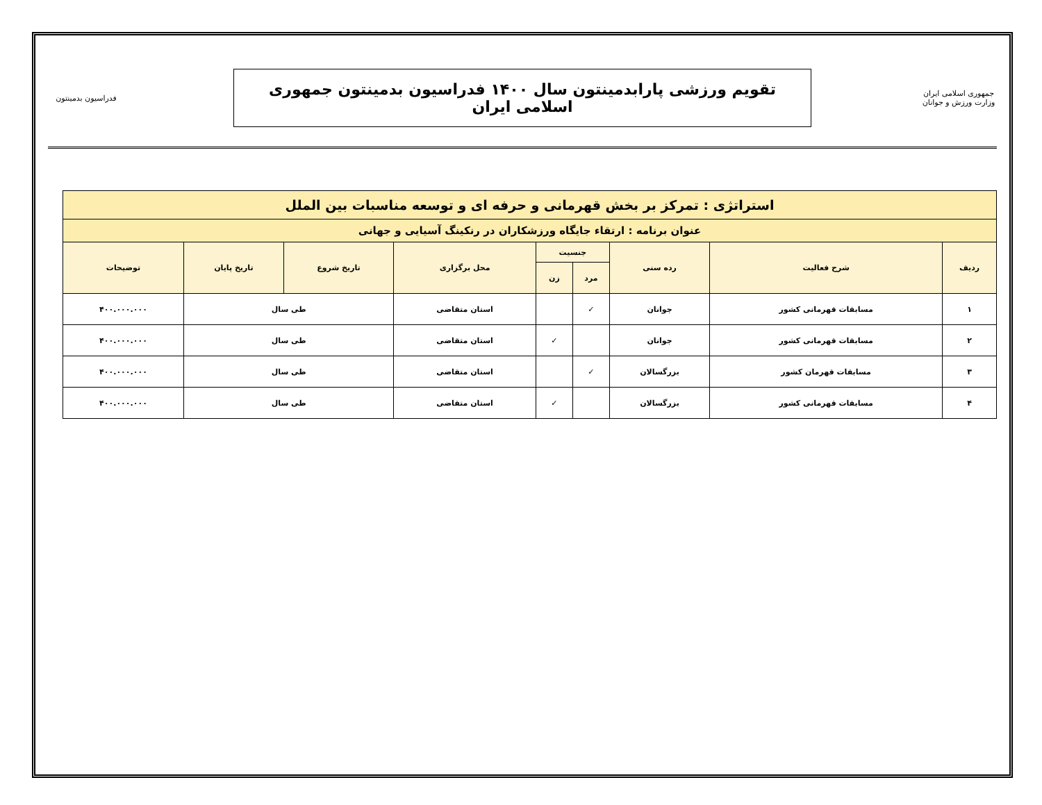جمهوری اسلامی ایران
وزارت ورزش و جوانان
تقویم ورزشی پارابدمینتون سال ۱۴۰۰ فدراسیون بدمینتون جمهوری اسلامی ایران
فدراسیون بدمینتون
| استراتژی : تمرکز بر بخش قهرمانی و حرفه ای و توسعه مناسبات بین الملل | | | | | | | | |
| عنوان برنامه : ارتقاء جایگاه ورزشکاران در رنکینگ آسیایی و جهانی | | | | | | | | |
| ردیف | شرح فعالیت | رده سنی | جنسیت | | محل برگزاری | تاریخ شروع | تاریخ پایان | توضیحات |
| | | | مرد | زن | | | | |
| ۱ | مسابقات قهرمانی کشور | جوانان | ✓ | | استان متقاضی | طی سال | | ۴۰۰.۰۰۰.۰۰۰ |
| ۲ | مسابقات قهرمانی کشور | جوانان | | ✓ | استان متقاضی | طی سال | | ۴۰۰.۰۰۰.۰۰۰ |
| ۳ | مسابقات قهرمان کشور | بزرگسالان | ✓ | | استان متقاضی | طی سال | | ۴۰۰.۰۰۰.۰۰۰ |
| ۴ | مسابقات قهرمانی کشور | بزرگسالان | | ✓ | استان متقاضی | طی سال | | ۴۰۰.۰۰۰.۰۰۰ |